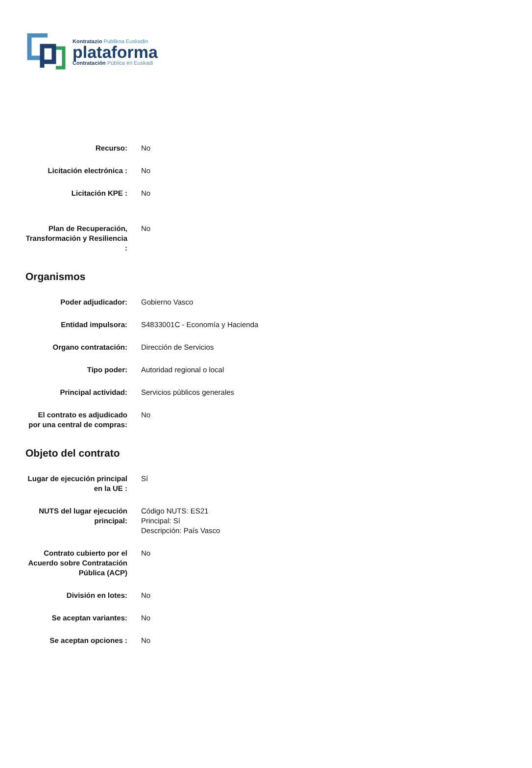Kontratazio Publikoa Euskadin
plataforma
Contratación Pública en Euskadi
| Recurso: | No |
| Licitación electrónica : | No |
| Licitación KPE : | No |
| Plan de Recuperación, Transformación y Resiliencia : | No |
Organismos
| Poder adjudicador: | Gobierno Vasco |
| Entidad impulsora: | S4833001C - Economía y Hacienda |
| Organo contratación: | Dirección de Servicios |
| Tipo poder: | Autoridad regional o local |
| Principal actividad: | Servicios públicos generales |
| El contrato es adjudicado por una central de compras: | No |
Objeto del contrato
| Lugar de ejecución principal en la UE : | Sí |
| NUTS del lugar ejecución principal: | Código NUTS: ES21 Principal: Sí Descripción: País Vasco |
| Contrato cubierto por el Acuerdo sobre Contratación Pública (ACP) | No |
| División en lotes: | No |
| Se aceptan variantes: | No |
| Se aceptan opciones : | No |